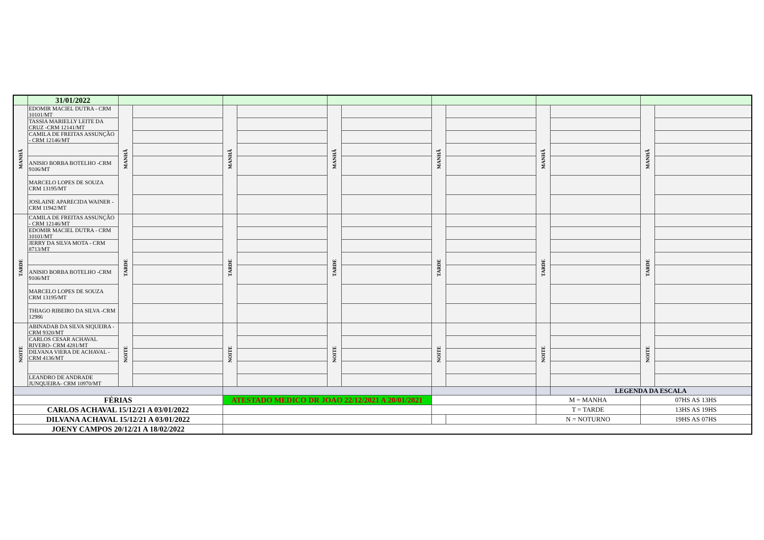| | 31/01/2022 | | | | | | | | | | | | |
| MANHÃ | EDOMIR MACIEL DUTRA - CRM 10101/MT | MANHÃ | | MANHÃ | | MANHÃ | | MANHÃ | | MANHÃ | | MANHÃ | |
| | TASSIA MARIELLY LEITE DA CRUZ -CRM 12141/MT | | | | | | | | | | | | |
| | CAMILA DE FREITAS ASSUNÇÃO - CRM 12146/MT | | | | | | | | | | | | |
| | ANISIO BORBA BOTELHO -CRM 9106/MT | | | | | | | | | | | | |
| | MARCELO LOPES DE SOUZA CRM 13195/MT | | | | | | | | | | | | |
| | JOSLAINE APARECIDA WAINER - CRM 11942/MT | | | | | | | | | | | | |
| TARDE | CAMILA DE FREITAS ASSUNÇÃO - CRM 12146/MT | TARDE | | TARDE | | TARDE | | TARDE | | TARDE | | TARDE | |
| | EDOMIR MACIEL DUTRA - CRM 10101/MT | | | | | | | | | | | | |
| | JERRY DA SILVA MOTA - CRM 8713/MT | | | | | | | | | | | | |
| | ANISIO BORBA BOTELHO -CRM 9106/MT | | | | | | | | | | | | |
| | MARCELO LOPES DE SOUZA CRM 13195/MT | | | | | | | | | | | | |
| | THIAGO RIBEIRO DA SILVA -CRM 12986 | | | | | | | | | | | | |
| NOITE | ABINADAB DA SILVA SIQUEIRA - CRM 9320/MT | NOITE | | NOITE | | NOITE | | NOITE | | NOITE | | NOITE | |
| | CARLOS CESAR ACHAVAL RIVERO- CRM 4281/MT | | | | | | | | | | | | |
| | DILVANA VIERA DE ACHAVAL - CRM 4136/MT | | | | | | | | | | | | |
| | LEANDRO DE ANDRADE JUNQUEIRA- CRM 10970/MT | | | | | | | | | | | | |
| | | | | | | | | | | | LEGENDA DA ESCALA | | |
| FÉRIAS | | | | ATESTADO MEDICO DR JOAO 22/12/2021 A 20/01/2021 | | | | | | M = MANHA | | 07HS AS 13HS | |
| CARLOS ACHAVAL 15/12/21 A 03/01/2022 | | | | | | | | | | T = TARDE | | 13HS AS 19HS | |
| DILVANA ACHAVAL 15/12/21 A 03/01/2022 | | | | | | | | | | N = NOTURNO | | 19HS AS 07HS | |
| JOENY CAMPOS 20/12/21 A 18/02/2022 | | | | | | | | | | | | | |